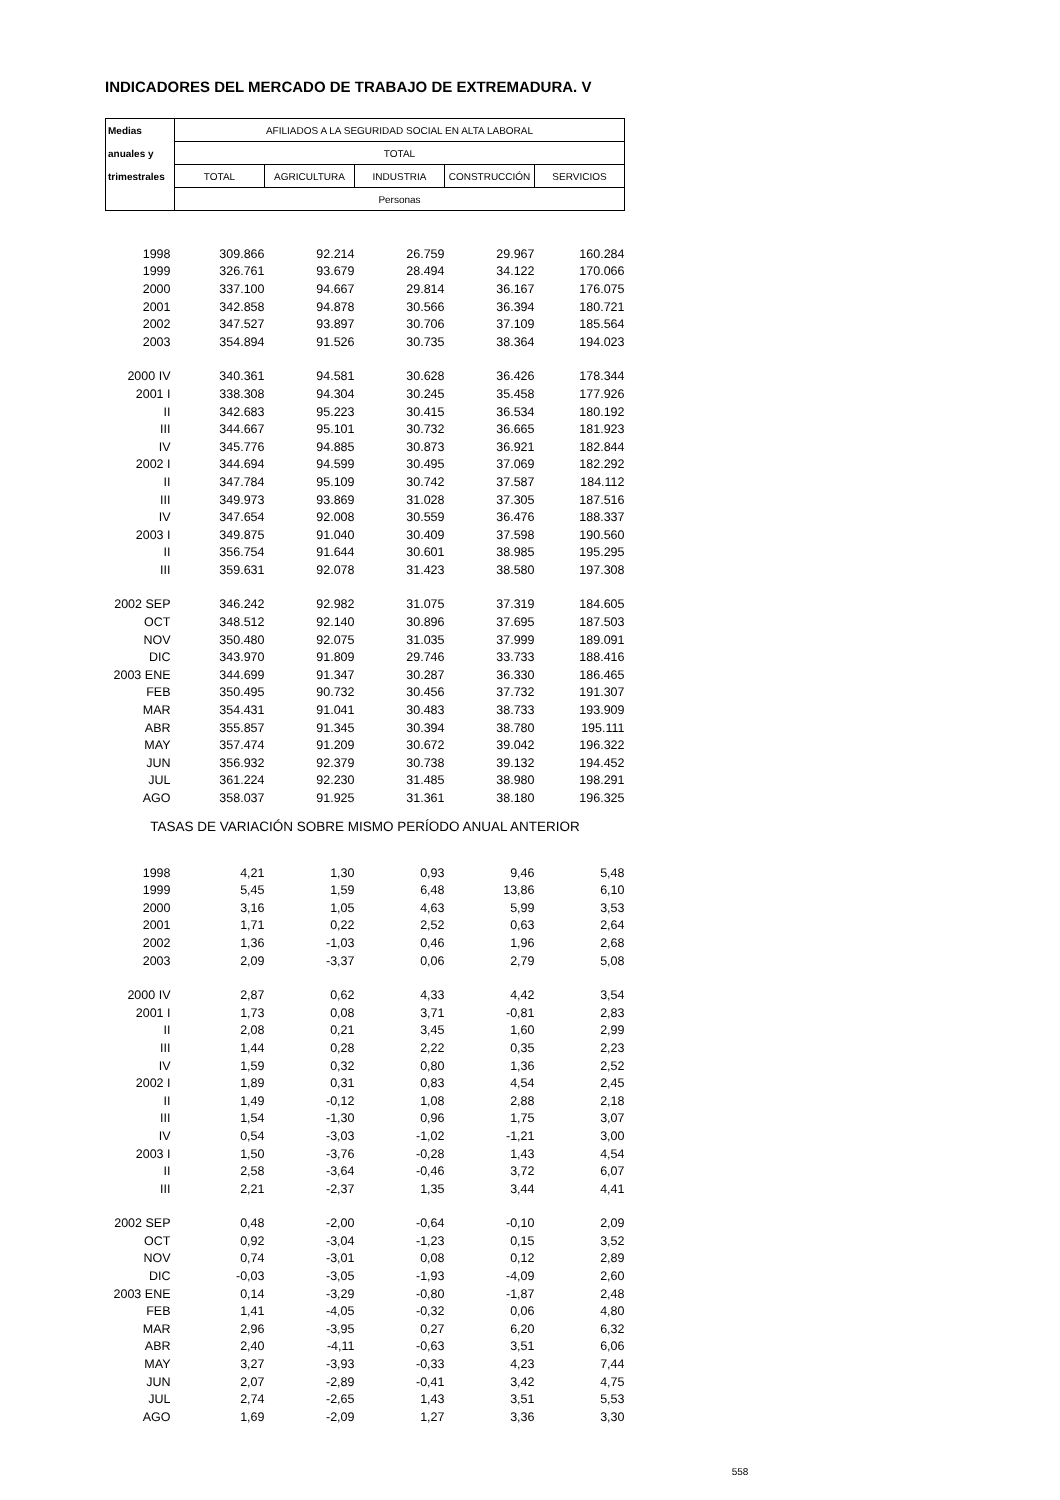INDICADORES DEL MERCADO DE TRABAJO DE EXTREMADURA. V
| Medias | AFILIADOS A LA SEGURIDAD SOCIAL EN ALTA LABORAL | | | | |
| --- | --- | --- | --- | --- | --- |
| anuales y | TOTAL | | | | |
| trimestrales | TOTAL | AGRICULTURA | INDUSTRIA | CONSTRUCCIÓN | SERVICIOS |
| | Personas | | | | |
| 1998 | 309.866 | 92.214 | 26.759 | 29.967 | 160.284 |
| 1999 | 326.761 | 93.679 | 28.494 | 34.122 | 170.066 |
| 2000 | 337.100 | 94.667 | 29.814 | 36.167 | 176.075 |
| 2001 | 342.858 | 94.878 | 30.566 | 36.394 | 180.721 |
| 2002 | 347.527 | 93.897 | 30.706 | 37.109 | 185.564 |
| 2003 | 354.894 | 91.526 | 30.735 | 38.364 | 194.023 |
| 2000 IV | 340.361 | 94.581 | 30.628 | 36.426 | 178.344 |
| 2001 I | 338.308 | 94.304 | 30.245 | 35.458 | 177.926 |
| II | 342.683 | 95.223 | 30.415 | 36.534 | 180.192 |
| III | 344.667 | 95.101 | 30.732 | 36.665 | 181.923 |
| IV | 345.776 | 94.885 | 30.873 | 36.921 | 182.844 |
| 2002 I | 344.694 | 94.599 | 30.495 | 37.069 | 182.292 |
| II | 347.784 | 95.109 | 30.742 | 37.587 | 184.112 |
| III | 349.973 | 93.869 | 31.028 | 37.305 | 187.516 |
| IV | 347.654 | 92.008 | 30.559 | 36.476 | 188.337 |
| 2003 I | 349.875 | 91.040 | 30.409 | 37.598 | 190.560 |
| II | 356.754 | 91.644 | 30.601 | 38.985 | 195.295 |
| III | 359.631 | 92.078 | 31.423 | 38.580 | 197.308 |
| 2002 SEP | 346.242 | 92.982 | 31.075 | 37.319 | 184.605 |
| OCT | 348.512 | 92.140 | 30.896 | 37.695 | 187.503 |
| NOV | 350.480 | 92.075 | 31.035 | 37.999 | 189.091 |
| DIC | 343.970 | 91.809 | 29.746 | 33.733 | 188.416 |
| 2003 ENE | 344.699 | 91.347 | 30.287 | 36.330 | 186.465 |
| FEB | 350.495 | 90.732 | 30.456 | 37.732 | 191.307 |
| MAR | 354.431 | 91.041 | 30.483 | 38.733 | 193.909 |
| ABR | 355.857 | 91.345 | 30.394 | 38.780 | 195.111 |
| MAY | 357.474 | 91.209 | 30.672 | 39.042 | 196.322 |
| JUN | 356.932 | 92.379 | 30.738 | 39.132 | 194.452 |
| JUL | 361.224 | 92.230 | 31.485 | 38.980 | 198.291 |
| AGO | 358.037 | 91.925 | 31.361 | 38.180 | 196.325 |
| TASAS DE VARIACIÓN SOBRE MISMO PERÍODO ANUAL ANTERIOR | | | | | |
| 1998 | 4,21 | 1,30 | 0,93 | 9,46 | 5,48 |
| 1999 | 5,45 | 1,59 | 6,48 | 13,86 | 6,10 |
| 2000 | 3,16 | 1,05 | 4,63 | 5,99 | 3,53 |
| 2001 | 1,71 | 0,22 | 2,52 | 0,63 | 2,64 |
| 2002 | 1,36 | -1,03 | 0,46 | 1,96 | 2,68 |
| 2003 | 2,09 | -3,37 | 0,06 | 2,79 | 5,08 |
| 2000 IV | 2,87 | 0,62 | 4,33 | 4,42 | 3,54 |
| 2001 I | 1,73 | 0,08 | 3,71 | -0,81 | 2,83 |
| II | 2,08 | 0,21 | 3,45 | 1,60 | 2,99 |
| III | 1,44 | 0,28 | 2,22 | 0,35 | 2,23 |
| IV | 1,59 | 0,32 | 0,80 | 1,36 | 2,52 |
| 2002 I | 1,89 | 0,31 | 0,83 | 4,54 | 2,45 |
| II | 1,49 | -0,12 | 1,08 | 2,88 | 2,18 |
| III | 1,54 | -1,30 | 0,96 | 1,75 | 3,07 |
| IV | 0,54 | -3,03 | -1,02 | -1,21 | 3,00 |
| 2003 I | 1,50 | -3,76 | -0,28 | 1,43 | 4,54 |
| II | 2,58 | -3,64 | -0,46 | 3,72 | 6,07 |
| III | 2,21 | -2,37 | 1,35 | 3,44 | 4,41 |
| 2002 SEP | 0,48 | -2,00 | -0,64 | -0,10 | 2,09 |
| OCT | 0,92 | -3,04 | -1,23 | 0,15 | 3,52 |
| NOV | 0,74 | -3,01 | 0,08 | 0,12 | 2,89 |
| DIC | -0,03 | -3,05 | -1,93 | -4,09 | 2,60 |
| 2003 ENE | 0,14 | -3,29 | -0,80 | -1,87 | 2,48 |
| FEB | 1,41 | -4,05 | -0,32 | 0,06 | 4,80 |
| MAR | 2,96 | -3,95 | 0,27 | 6,20 | 6,32 |
| ABR | 2,40 | -4,11 | -0,63 | 3,51 | 6,06 |
| MAY | 3,27 | -3,93 | -0,33 | 4,23 | 7,44 |
| JUN | 2,07 | -2,89 | -0,41 | 3,42 | 4,75 |
| JUL | 2,74 | -2,65 | 1,43 | 3,51 | 5,53 |
| AGO | 1,69 | -2,09 | 1,27 | 3,36 | 3,30 |
558